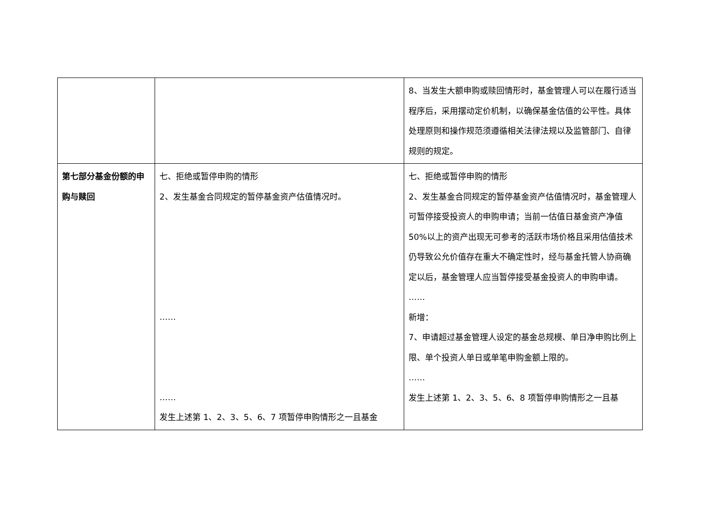| | | 8、当发生大额申购或赎回情形时，基金管理人可以在履行适当程序后，采用摆动定价机制，以确保基金估值的公平性。具体处理原则和操作规范须遵循相关法律法规以及监管部门、自律规则的规定。 |
| 第七部分基金份额的申购与赎回 | 七、拒绝或暂停申购的情形 2、发生基金合同规定的暂停基金资产估值情况时。 …… …… 发生上述第 1、2、3、5、6、7 项暂停申购情形之一且基金 | 七、拒绝或暂停申购的情形 2、发生基金合同规定的暂停基金资产估值情况时，基金管理人可暂停接受投资人的申购申请；当前一估值日基金资产净值 50%以上的资产出现无可参考的活跃市场价格且采用估值技术仍导致公允价值存在重大不确定性时，经与基金托管人协商确定以后，基金管理人应当暂停接受基金投资人的申购申请。 …… 新增： 7、申请超过基金管理人设定的基金总规模、单日净申购比例上限、单个投资人单日或单笔申购金额上限的。 …… 发生上述第 1、2、3、5、6、8 项暂停申购情形之一且基 |